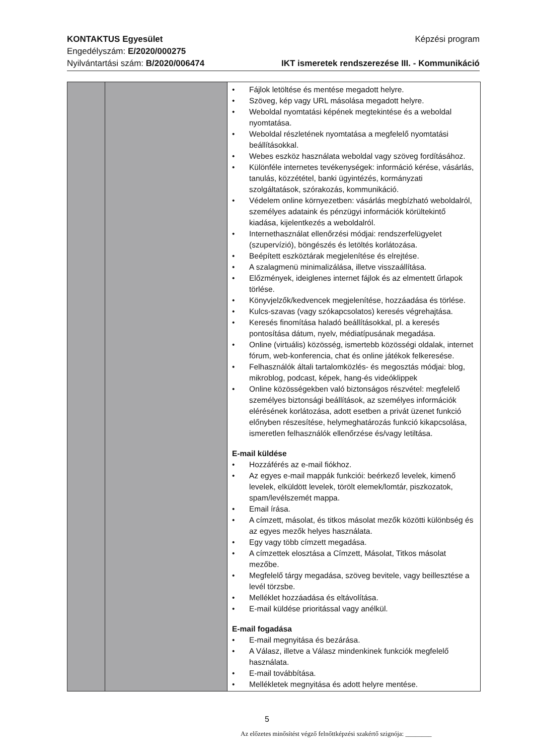KONTAKTUS Egyesület
Engedélyszám: E/2020/000275
Nyilvántartási szám: B/2020/006474
Képzési program
IKT ismeretek rendszerezése III. - Kommunikáció
| | | • Fájlok letöltése és mentése megadott helyre. • Szöveg, kép vagy URL másolása megadott helyre. • Weboldal nyomtatási képének megtekintése és a weboldal nyomtatása. • Weboldal részletének nyomtatása a megfelelő nyomtatási beállításokkal. • Webes eszköz használata weboldal vagy szöveg fordításához. • Különféle internetes tevékenységek: információ kérése, vásárlás, tanulás, közzététel, banki ügyintézés, kormányzati szolgáltatások, szórakozás, kommunikáció. • Védelem online környezetben: vásárlás megbízható weboldalról, személyes adataink és pénzügyi információk körültekintő kiadása, kijelentkezés a weboldalról. • Internethasználat ellenőrzési módjai: rendszerfelügyelet (szupervízió), böngészés és letöltés korlátozása. • Beépített eszköztárak megjelenítése és elrejtése. • A szalagmenü minimalizálása, illetve visszaállítása. • Előzmények, ideiglenes internet fájlok és az elmentett űrlapok törlése. • Könyvjelzők/kedvencek megjelenítése, hozzáadása és törlése. • Kulcs-szavas (vagy szókapcsolatos) keresés végrehajtása. • Keresés finomítása haladó beállításokkal, pl. a keresés pontosítása dátum, nyelv, médiatípusának megadása. • Online (virtuális) közösség, ismertebb közösségi oldalak, internet fórum, web-konferencia, chat és online játékok felkeresése. • Felhasználók általi tartalomközlés- és megosztás módjai: blog, mikroblog, podcast, képek, hang-és videóklippek • Online közösségekben való biztonságos részvétel: megfelelő személyes biztonsági beállítások, az személyes információk elérésének korlátozása, adott esetben a privát üzenet funkció előnyben részesítése, helymeghatározás funkció kikapcsolása, ismeretlen felhasználók ellenőrzése és/vagy letiltása. E-mail küldése • Hozzáférés az e-mail fiókhoz. • Az egyes e-mail mappák funkciói: beérkező levelek, kimenő levelek, elküldött levelek, törölt elemek/lomtár, piszkozatok, spam/levélszemét mappa. • Email írása. • A címzett, másolat, és titkos másolat mezők közötti különbség és az egyes mezők helyes használata. • Egy vagy több címzett megadása. • A címzettek elosztása a Címzett, Másolat, Titkos másolat mezőbe. • Megfelelő tárgy megadása, szöveg bevitele, vagy beillesztése a levél törzsbe. • Melléklet hozzáadása és eltávolítása. • E-mail küldése prioritással vagy anélkül. E-mail fogadása • E-mail megnyitása és bezárása. • A Válasz, illetve a Válasz mindenkinek funkciók megfelelő használata. • E-mail továbbítása. • Mellékletek megnyitása és adott helyre mentése. |
5
Az előzetes minősítést végző felnőttképzési szakértő szignója: ________